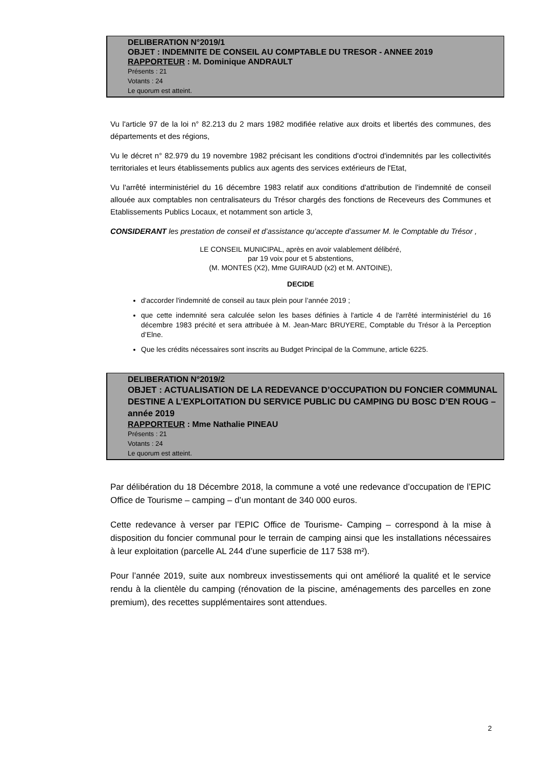DELIBERATION N°2019/1
OBJET : INDEMNITE DE CONSEIL AU COMPTABLE DU TRESOR - ANNEE 2019
RAPPORTEUR : M. Dominique ANDRAULT
Présents : 21
Votants : 24
Le quorum est atteint.
Vu l'article 97 de la loi n° 82.213 du 2 mars 1982 modifiée relative aux droits et libertés des communes, des départements et des régions,
Vu le décret n° 82.979 du 19 novembre 1982 précisant les conditions d'octroi d'indemnités par les collectivités territoriales et leurs établissements publics aux agents des services extérieurs de l'Etat,
Vu l'arrêté interministériel du 16 décembre 1983 relatif aux conditions d'attribution de l'indemnité de conseil allouée aux comptables non centralisateurs du Trésor chargés des fonctions de Receveurs des Communes et Etablissements Publics Locaux, et notamment son article 3,
CONSIDERANT les prestation de conseil et d’assistance qu’accepte d’assumer M. le Comptable du Trésor ,
LE CONSEIL MUNICIPAL, après en avoir valablement délibéré,
par 19 voix pour et 5 abstentions,
(M. MONTES (X2), Mme GUIRAUD (x2) et M. ANTOINE),
DECIDE
d'accorder l'indemnité de conseil au taux plein pour l’année 2019 ;
que cette indemnité sera calculée selon les bases définies à l'article 4 de l'arrêté interministériel du 16 décembre 1983 précité et sera attribuée à M. Jean-Marc BRUYERE, Comptable du Trésor à la Perception d’Elne.
Que les crédits nécessaires sont inscrits au Budget Principal de la Commune, article 6225.
DELIBERATION N°2019/2
OBJET : ACTUALISATION DE LA REDEVANCE D’OCCUPATION DU FONCIER COMMUNAL DESTINE A L’EXPLOITATION DU SERVICE PUBLIC DU CAMPING DU BOSC D’EN ROUG – année 2019
RAPPORTEUR : Mme Nathalie PINEAU
Présents : 21
Votants : 24
Le quorum est atteint.
Par délibération du 18 Décembre 2018, la commune a voté une redevance d’occupation de l’EPIC Office de Tourisme – camping – d’un montant de 340 000 euros.
Cette redevance à verser par l’EPIC Office de Tourisme- Camping – correspond à la mise à disposition du foncier communal pour le terrain de camping ainsi que les installations nécessaires à leur exploitation (parcelle AL 244 d’une superficie de 117 538 m²).
Pour l’année 2019, suite aux nombreux investissements qui ont amélioré la qualité et le service rendu à la clientèle du camping (rénovation de la piscine, aménagements des parcelles en zone premium), des recettes supplémentaires sont attendues.
2